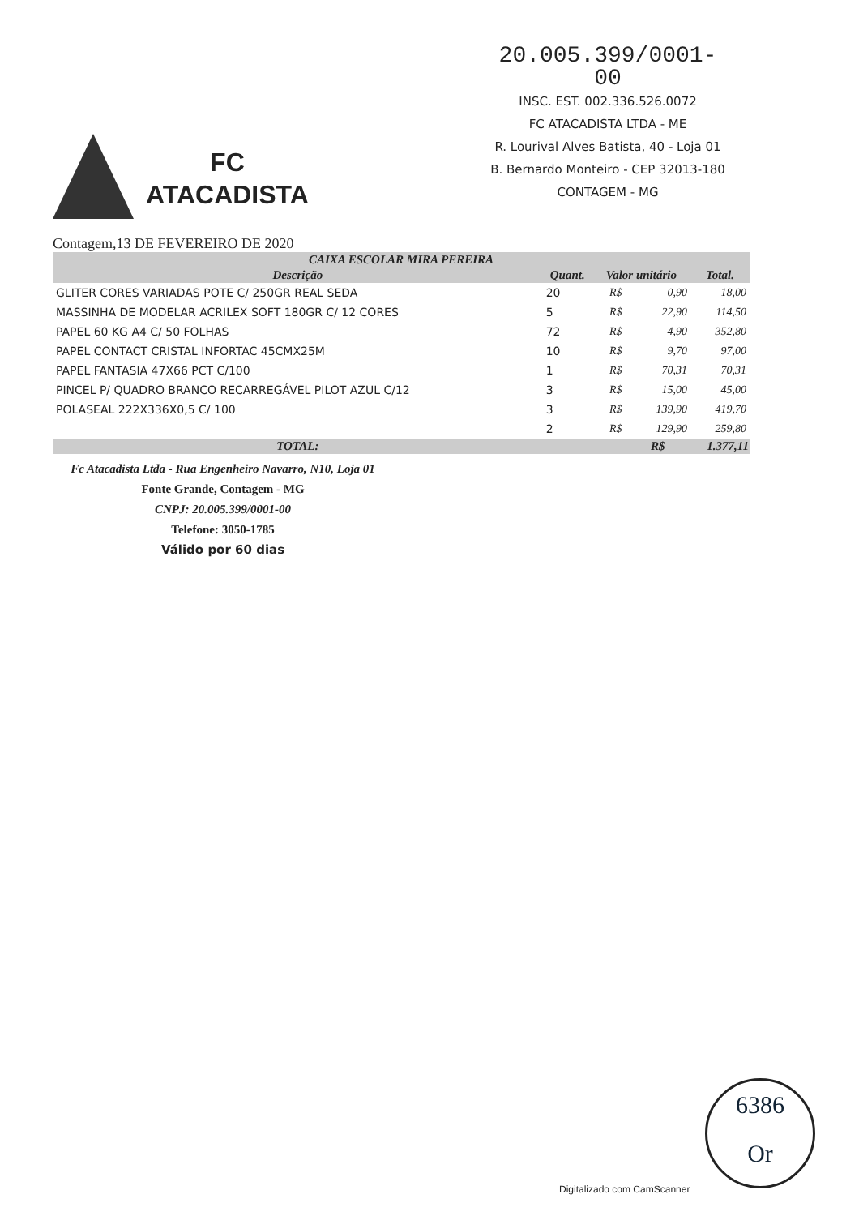20.005.399/0001-00
INSC. EST. 002.336.526.0072
FC ATACADISTA LTDA - ME
R. Lourival Alves Batista, 40 - Loja 01
B. Bernardo Monteiro - CEP 32013-180
CONTAGEM - MG
FC
ATACADISTA
Contagem,13 DE FEVEREIRO DE 2020
| CAIXA ESCOLAR MIRA PEREIRA | | | | |
| --- | --- | --- | --- | --- |
| Descrição | Quant. | Valor unitário | | Total. |
| GLITER CORES VARIADAS POTE C/ 250GR REAL SEDA | 20 | R$ | 0,90 | 18,00 |
| MASSINHA DE MODELAR ACRILEX SOFT 180GR C/ 12 CORES | 5 | R$ | 22,90 | 114,50 |
| PAPEL 60 KG A4 C/ 50 FOLHAS | 72 | R$ | 4,90 | 352,80 |
| PAPEL CONTACT CRISTAL INFORTAC 45CMX25M | 10 | R$ | 9,70 | 97,00 |
| PAPEL FANTASIA 47X66 PCT C/100 | 1 | R$ | 70,31 | 70,31 |
| PINCEL P/ QUADRO BRANCO RECARREGÁVEL PILOT AZUL C/12 | 3 | R$ | 15,00 | 45,00 |
| POLASEAL 222X336X0,5 C/ 100 | 3 | R$ | 139,90 | 419,70 |
| | 2 | R$ | 129,90 | 259,80 |
| TOTAL: | | | R$ | 1.377,11 |
Fc Atacadista Ltda - Rua Engenheiro Navarro, N10, Loja 01
Fonte Grande, Contagem - MG
CNPJ: 20.005.399/0001-00
Telefone: 3050-1785
Válido por 60 dias
6386
Or
Digitalizado com CamScanner